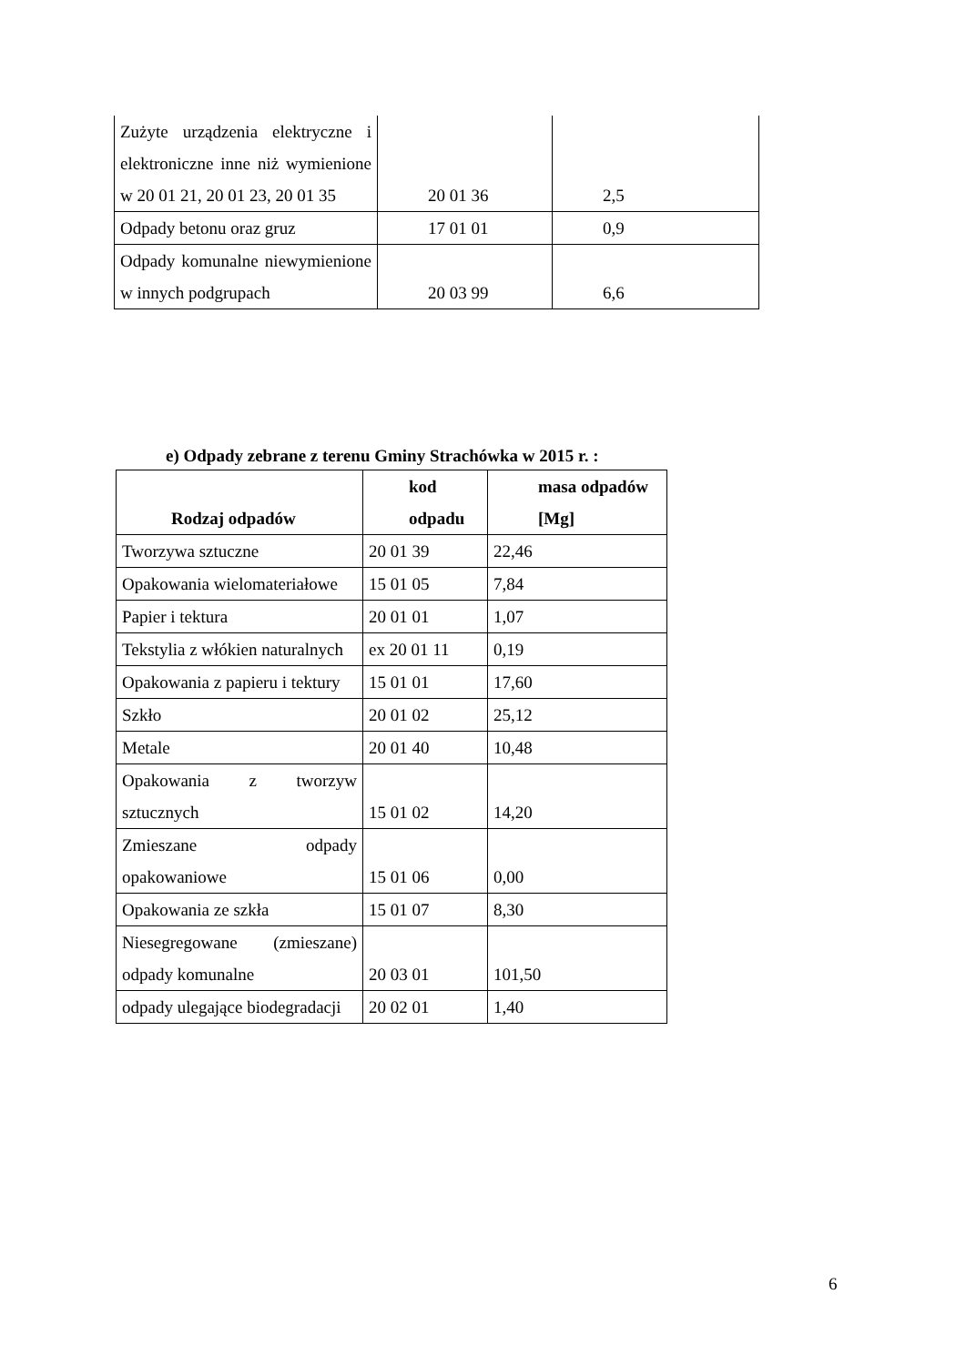| Zużyte urządzenia elektryczne i elektroniczne inne niż wymienione w 20 01 21, 20 01 23, 20 01 35 | 20 01 36 | 2,5 |
| Odpady betonu oraz gruz | 17 01 01 | 0,9 |
| Odpady komunalne niewymienione w innych podgrupach | 20 03 99 | 6,6 |
e) Odpady zebrane z terenu Gminy Strachówka w 2015 r. :
| Rodzaj odpadów | kod odpadu | masa odpadów [Mg] |
| --- | --- | --- |
| Tworzywa sztuczne | 20 01 39 | 22,46 |
| Opakowania wielomateriałowe | 15 01 05 | 7,84 |
| Papier i tektura | 20 01 01 | 1,07 |
| Tekstylia z włókien naturalnych | ex 20 01 11 | 0,19 |
| Opakowania z papieru i tektury | 15 01 01 | 17,60 |
| Szkło | 20 01 02 | 25,12 |
| Metale | 20 01 40 | 10,48 |
| Opakowania z tworzyw sztucznych | 15 01 02 | 14,20 |
| Zmieszane odpady opakowaniowe | 15 01 06 | 0,00 |
| Opakowania ze szkła | 15 01 07 | 8,30 |
| Niesegregowane (zmieszane) odpady komunalne | 20 03 01 | 101,50 |
| odpady ulegające biodegradacji | 20 02 01 | 1,40 |
6